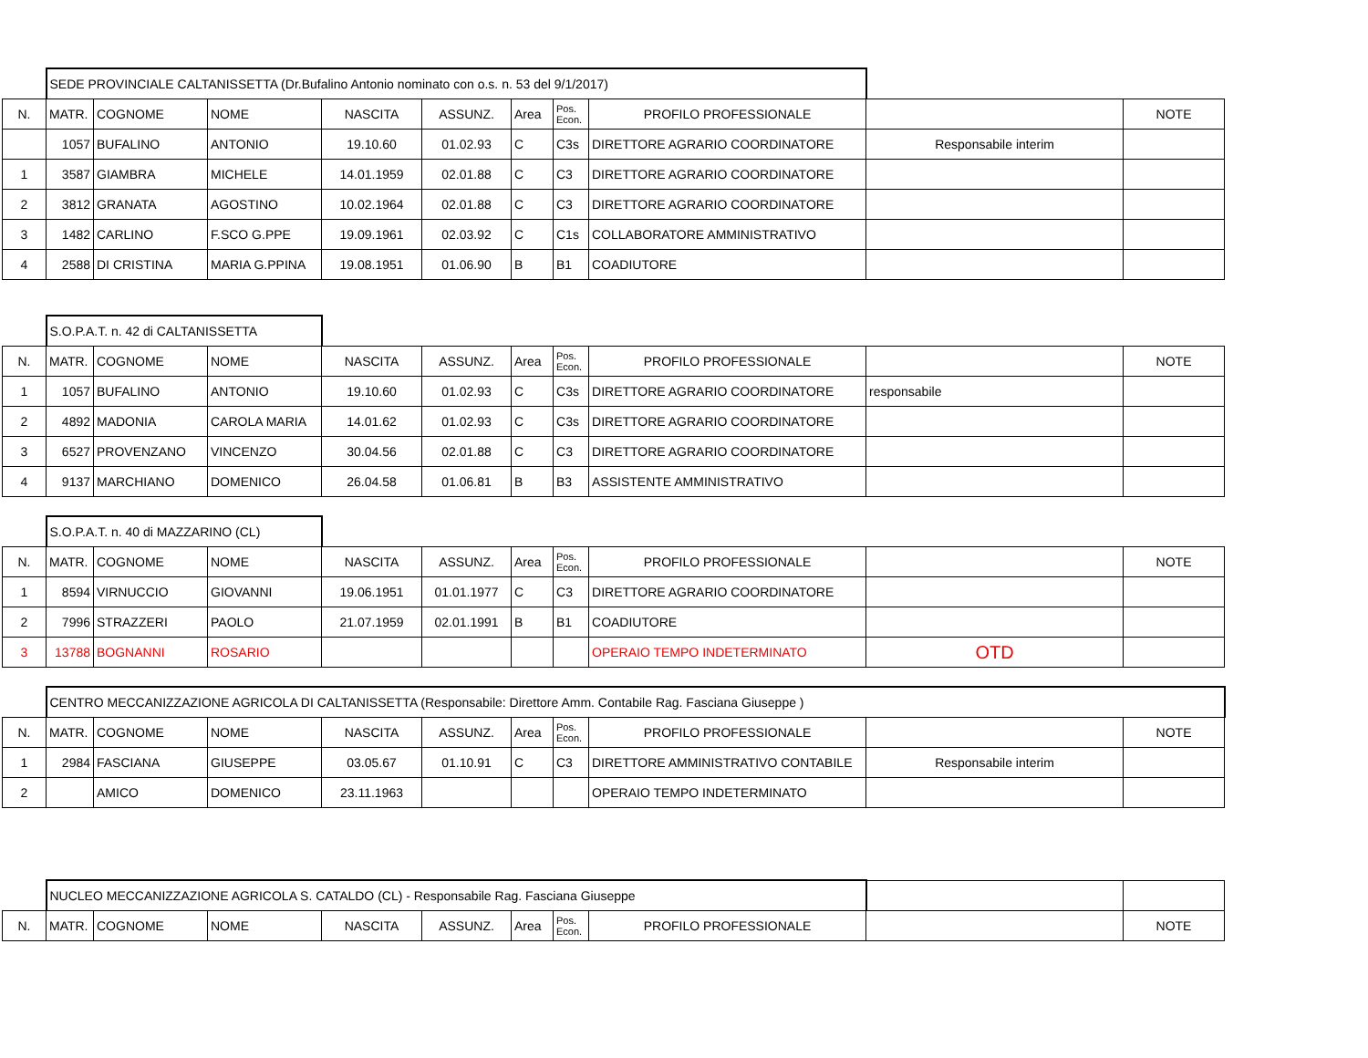| | SEDE PROVINCIALE CALTANISSETTA (Dr.Bufalino Antonio nominato con o.s. n. 53 del 9/1/2017) | | | | | | | | | |
| N. | MATR. | COGNOME | NOME | NASCITA | ASSUNZ. | Area | Pos. Econ. | PROFILO PROFESSIONALE | | NOTE |
| | 1057 | BUFALINO | ANTONIO | 19.10.60 | 01.02.93 | C | C3s | DIRETTORE AGRARIO COORDINATORE | Responsabile interim | |
| 1 | 3587 | GIAMBRA | MICHELE | 14.01.1959 | 02.01.88 | C | C3 | DIRETTORE AGRARIO COORDINATORE | | |
| 2 | 3812 | GRANATA | AGOSTINO | 10.02.1964 | 02.01.88 | C | C3 | DIRETTORE AGRARIO COORDINATORE | | |
| 3 | 1482 | CARLINO | F.SCO G.PPE | 19.09.1961 | 02.03.92 | C | C1s | COLLABORATORE AMMINISTRATIVO | | |
| 4 | 2588 | DI CRISTINA | MARIA G.PPINA | 19.08.1951 | 01.06.90 | B | B1 | COADIUTORE | | |
| | S.O.P.A.T. n. 42 di CALTANISSETTA | | | | | | | | | |
| N. | MATR. | COGNOME | NOME | NASCITA | ASSUNZ. | Area | Pos. Econ. | PROFILO PROFESSIONALE | | NOTE |
| 1 | 1057 | BUFALINO | ANTONIO | 19.10.60 | 01.02.93 | C | C3s | DIRETTORE AGRARIO COORDINATORE | responsabile | |
| 2 | 4892 | MADONIA | CAROLA MARIA | 14.01.62 | 01.02.93 | C | C3s | DIRETTORE AGRARIO COORDINATORE | | |
| 3 | 6527 | PROVENZANO | VINCENZO | 30.04.56 | 02.01.88 | C | C3 | DIRETTORE AGRARIO COORDINATORE | | |
| 4 | 9137 | MARCHIANO | DOMENICO | 26.04.58 | 01.06.81 | B | B3 | ASSISTENTE AMMINISTRATIVO | | |
| | S.O.P.A.T. n. 40 di MAZZARINO (CL) | | | | | | | | | |
| N. | MATR. | COGNOME | NOME | NASCITA | ASSUNZ. | Area | Pos. Econ. | PROFILO PROFESSIONALE | | NOTE |
| 1 | 8594 | VIRNUCCIO | GIOVANNI | 19.06.1951 | 01.01.1977 | C | C3 | DIRETTORE AGRARIO COORDINATORE | | |
| 2 | 7996 | STRAZZERI | PAOLO | 21.07.1959 | 02.01.1991 | B | B1 | COADIUTORE | | |
| 3 | 13788 | BOGNANNI | ROSARIO | | | | | OPERAIO TEMPO INDETERMINATO | OTD | |
| | CENTRO MECCANIZZAZIONE AGRICOLA DI CALTANISSETTA (Responsabile: Direttore Amm. Contabile Rag. Fasciana Giuseppe ) | | | | | | | | | |
| N. | MATR. | COGNOME | NOME | NASCITA | ASSUNZ. | Area | Pos. Econ. | PROFILO PROFESSIONALE | | NOTE |
| 1 | 2984 | FASCIANA | GIUSEPPE | 03.05.67 | 01.10.91 | C | C3 | DIRETTORE AMMINISTRATIVO CONTABILE | Responsabile interim | |
| 2 | | AMICO | DOMENICO | 23.11.1963 | | | | OPERAIO TEMPO INDETERMINATO | | |
| | NUCLEO MECCANIZZAZIONE AGRICOLA S. CATALDO (CL) - Responsabile Rag. Fasciana Giuseppe | | | | | | | | | |
| N. | MATR. | COGNOME | NOME | NASCITA | ASSUNZ. | Area | Pos. Econ. | PROFILO PROFESSIONALE | | NOTE |